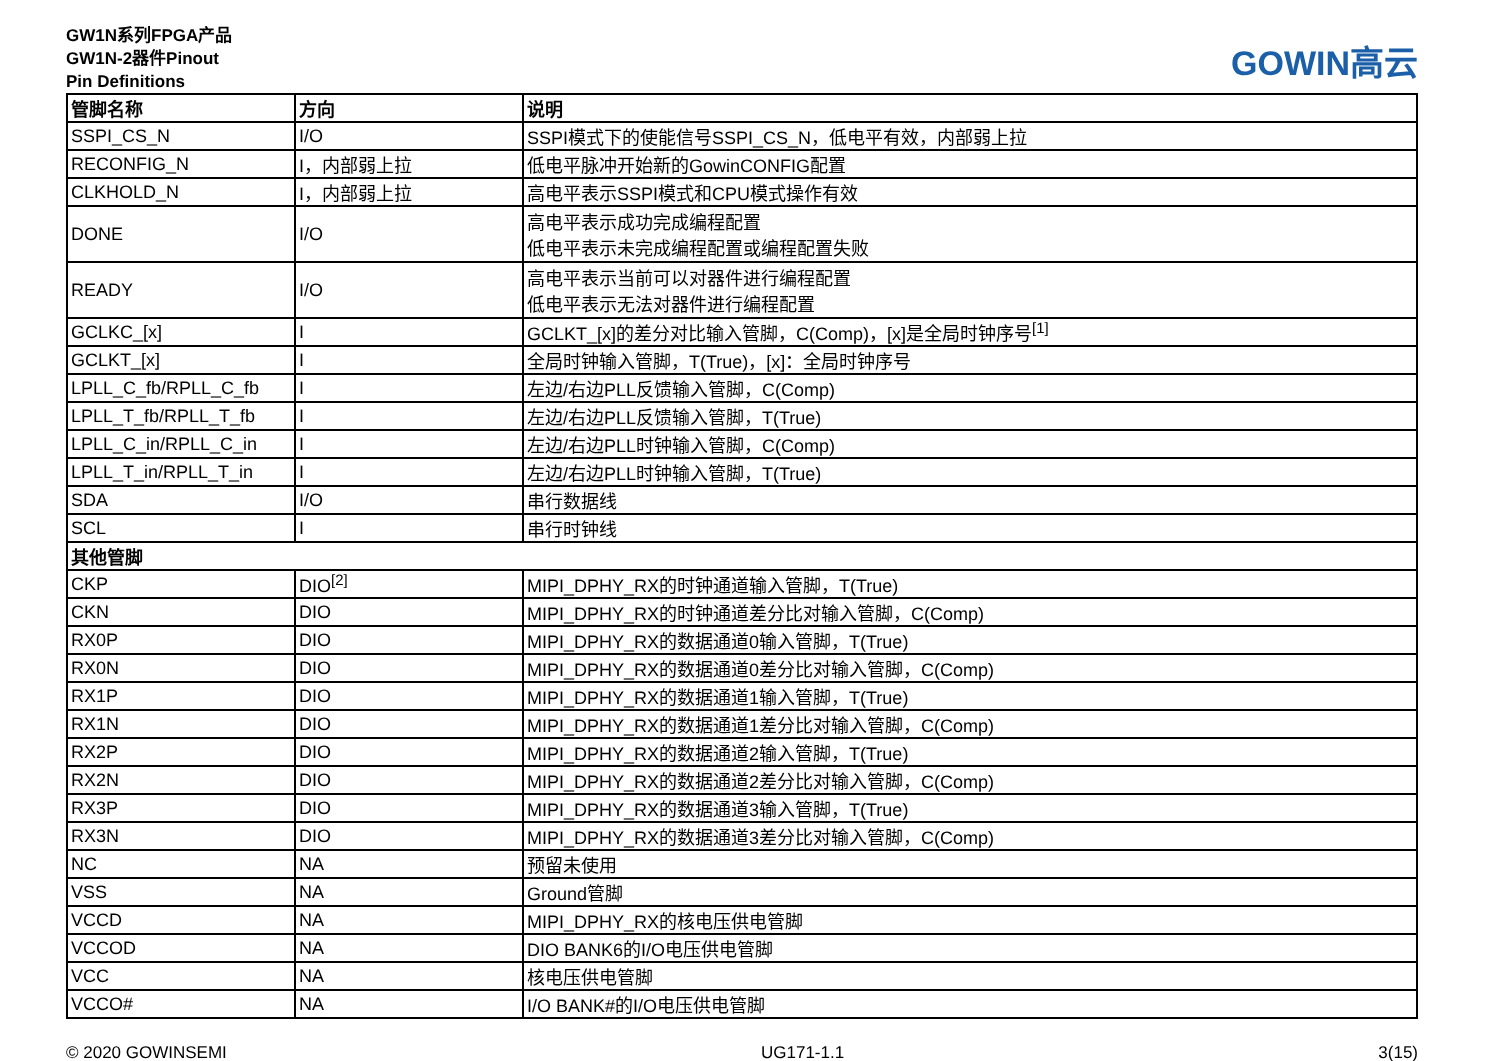GW1N系列FPGA产品
GW1N-2器件Pinout
Pin Definitions
GOWIN高云
| 管脚名称 | 方向 | 说明 |
| --- | --- | --- |
| SSPI_CS_N | I/O | SSPI模式下的使能信号SSPI_CS_N，低电平有效，内部弱上拉 |
| RECONFIG_N | I，内部弱上拉 | 低电平脉冲开始新的GowinCONFIG配置 |
| CLKHOLD_N | I，内部弱上拉 | 高电平表示SSPI模式和CPU模式操作有效 |
| DONE | I/O | 高电平表示成功完成编程配置 低电平表示未完成编程配置或编程配置失败 |
| READY | I/O | 高电平表示当前可以对器件进行编程配置 低电平表示无法对器件进行编程配置 |
| GCLKC_[x] | I | GCLKT_[x]的差分对比输入管脚，C(Comp)，[x]是全局时钟序号<sup>[1]</sup> |
| GCLKT_[x] | I | 全局时钟输入管脚，T(True)，[x]：全局时钟序号 |
| LPLL_C_fb/RPLL_C_fb | I | 左边/右边PLL反馈输入管脚，C(Comp) |
| LPLL_T_fb/RPLL_T_fb | I | 左边/右边PLL反馈输入管脚，T(True) |
| LPLL_C_in/RPLL_C_in | I | 左边/右边PLL时钟输入管脚，C(Comp) |
| LPLL_T_in/RPLL_T_in | I | 左边/右边PLL时钟输入管脚，T(True) |
| SDA | I/O | 串行数据线 |
| SCL | I | 串行时钟线 |
| 其他管脚 | | |
| CKP | DIO<sup>[2]</sup> | MIPI_DPHY_RX的时钟通道输入管脚，T(True) |
| CKN | DIO | MIPI_DPHY_RX的时钟通道差分比对输入管脚，C(Comp) |
| RX0P | DIO | MIPI_DPHY_RX的数据通道0输入管脚，T(True) |
| RX0N | DIO | MIPI_DPHY_RX的数据通道0差分比对输入管脚，C(Comp) |
| RX1P | DIO | MIPI_DPHY_RX的数据通道1输入管脚，T(True) |
| RX1N | DIO | MIPI_DPHY_RX的数据通道1差分比对输入管脚，C(Comp) |
| RX2P | DIO | MIPI_DPHY_RX的数据通道2输入管脚，T(True) |
| RX2N | DIO | MIPI_DPHY_RX的数据通道2差分比对输入管脚，C(Comp) |
| RX3P | DIO | MIPI_DPHY_RX的数据通道3输入管脚，T(True) |
| RX3N | DIO | MIPI_DPHY_RX的数据通道3差分比对输入管脚，C(Comp) |
| NC | NA | 预留未使用 |
| VSS | NA | Ground管脚 |
| VCCD | NA | MIPI_DPHY_RX的核电压供电管脚 |
| VCCOD | NA | DIO BANK6的I/O电压供电管脚 |
| VCC | NA | 核电压供电管脚 |
| VCCO# | NA | I/O BANK#的I/O电压供电管脚 |
© 2020 GOWINSEMI UG171-1.1 3(15)